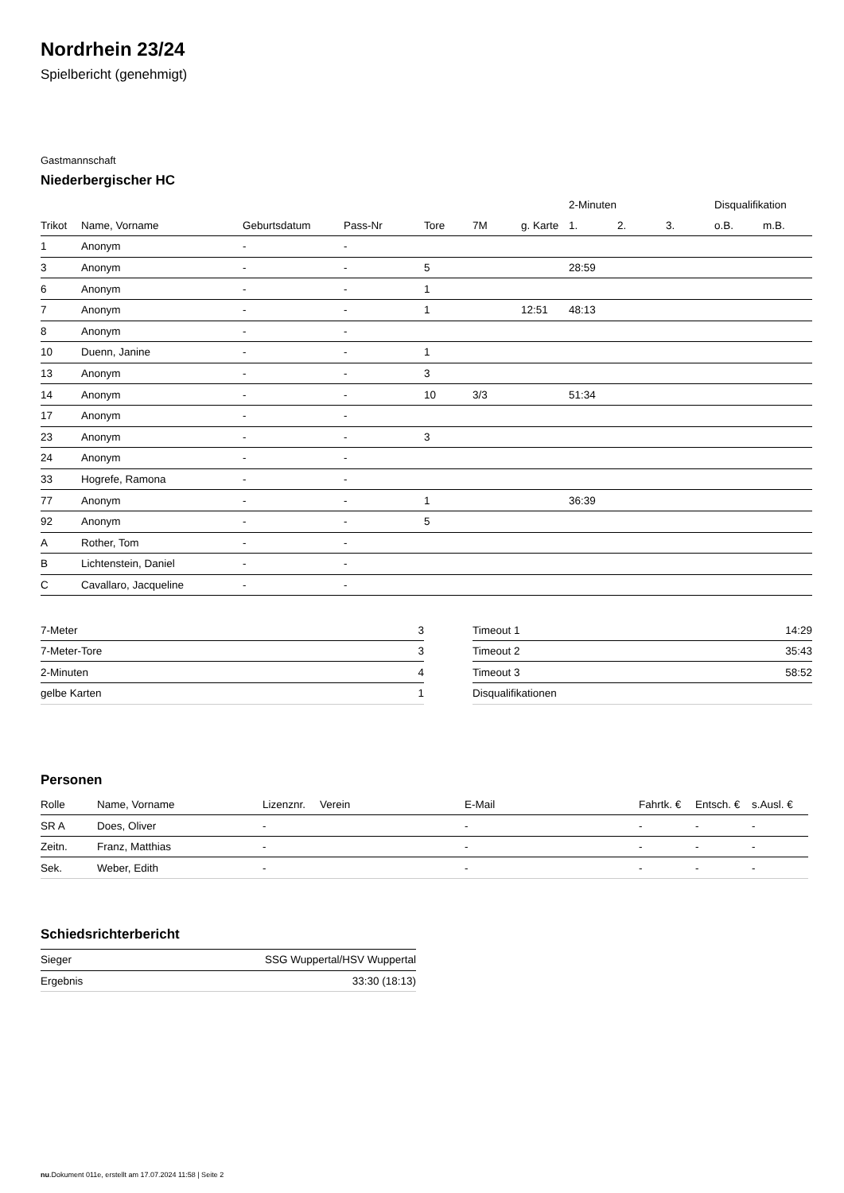Nordrhein 23/24
Spielbericht (genehmigt)
Gastmannschaft
Niederbergischer HC
| | | | | | | | 2-Minuten | | | Disqualifikation | |
| --- | --- | --- | --- | --- | --- | --- | --- | --- | --- | --- | --- |
| Trikot | Name, Vorname | Geburtsdatum | Pass-Nr | Tore | 7M | g. Karte | 1. | 2. | 3. | o.B. | m.B. |
| 1 | Anonym | - | - | | | | | | | | |
| 3 | Anonym | - | - | 5 | | | 28:59 | | | | |
| 6 | Anonym | - | - | 1 | | | | | | | |
| 7 | Anonym | - | - | 1 | | 12:51 | 48:13 | | | | |
| 8 | Anonym | - | - | | | | | | | | |
| 10 | Duenn, Janine | - | - | 1 | | | | | | | |
| 13 | Anonym | - | - | 3 | | | | | | | |
| 14 | Anonym | - | - | 10 | 3/3 | | 51:34 | | | | |
| 17 | Anonym | - | - | | | | | | | | |
| 23 | Anonym | - | - | 3 | | | | | | | |
| 24 | Anonym | - | - | | | | | | | | |
| 33 | Hogrefe, Ramona | - | - | | | | | | | | |
| 77 | Anonym | - | - | 1 | | | 36:39 | | | | |
| 92 | Anonym | - | - | 5 | | | | | | | |
| A | Rother, Tom | - | - | | | | | | | | |
| B | Lichtenstein, Daniel | - | - | | | | | | | | |
| C | Cavallaro, Jacqueline | - | - | | | | | | | | |
| 7-Meter | 3 |
| 7-Meter-Tore | 3 |
| 2-Minuten | 4 |
| gelbe Karten | 1 |
| Timeout 1 | 14:29 |
| Timeout 2 | 35:43 |
| Timeout 3 | 58:52 |
| Disqualifikationen | |
Personen
| Rolle | Name, Vorname | Lizenznr. | Verein | E-Mail | Fahrtk. € | Entsch. € | s.Ausl. € |
| SR A | Does, Oliver | - | | - | - | - | - |
| Zeitn. | Franz, Matthias | - | | - | - | - | - |
| Sek. | Weber, Edith | - | | - | - | - | - |
Schiedsrichterbericht
| Sieger | SSG Wuppertal/HSV Wuppertal |
| Ergebnis | 33:30 (18:13) |
nu.Dokument 011e, erstellt am 17.07.2024 11:58 | Seite 2